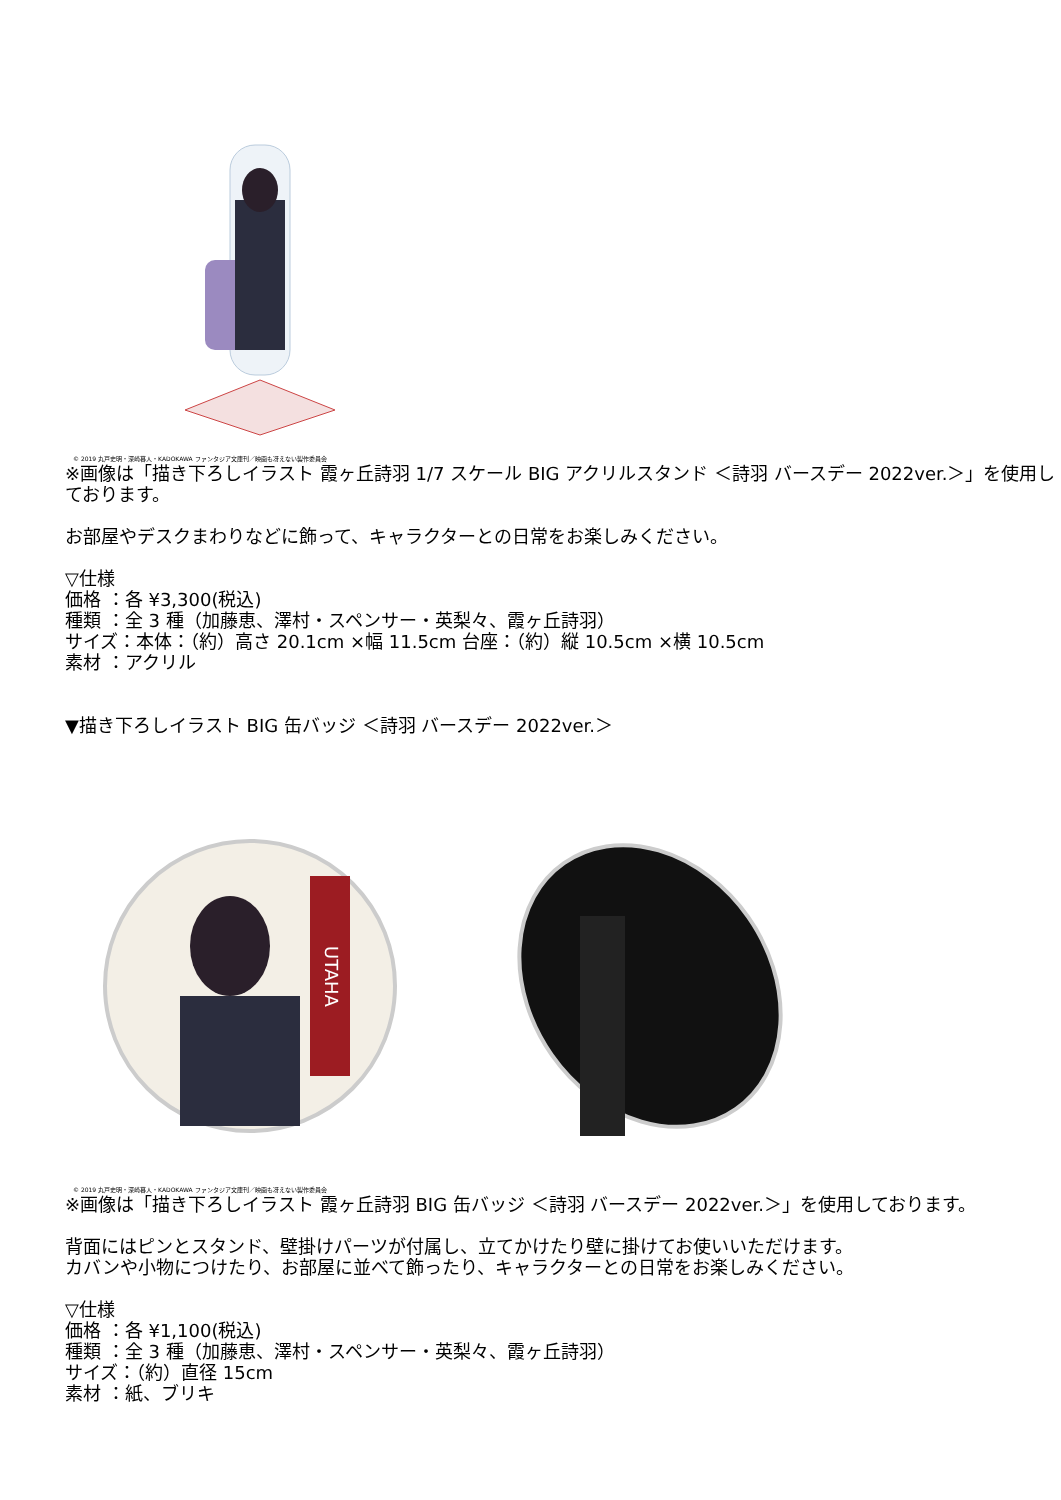© 2019 丸戸史明・深崎暮人・KADOKAWA ファンタジア文庫刊／映画も冴えない製作委員会
※画像は「描き下ろしイラスト 霞ヶ丘詩羽 1/7 スケール BIG アクリルスタンド ＜詩羽 バースデー 2022ver.＞」を使用しております。
お部屋やデスクまわりなどに飾って、キャラクターとの日常をお楽しみください。
▽仕様
価格 ：各 ¥3,300(税込)
種類 ：全 3 種（加藤恵、澤村・スペンサー・英梨々、霞ヶ丘詩羽）
サイズ：本体：（約）高さ 20.1cm ×幅 11.5cm 台座：（約）縦 10.5cm ×横 10.5cm
素材 ：アクリル
▼描き下ろしイラスト BIG 缶バッジ ＜詩羽 バースデー 2022ver.＞
UTAHA
© 2019 丸戸史明・深崎暮人・KADOKAWA ファンタジア文庫刊／映画も冴えない製作委員会
※画像は「描き下ろしイラスト 霞ヶ丘詩羽 BIG 缶バッジ ＜詩羽 バースデー 2022ver.＞」を使用しております。
背面にはピンとスタンド、壁掛けパーツが付属し、立てかけたり壁に掛けてお使いいただけます。
カバンや小物につけたり、お部屋に並べて飾ったり、キャラクターとの日常をお楽しみください。
▽仕様
価格 ：各 ¥1,100(税込)
種類 ：全 3 種（加藤恵、澤村・スペンサー・英梨々、霞ヶ丘詩羽）
サイズ：（約）直径 15cm
素材 ：紙、ブリキ